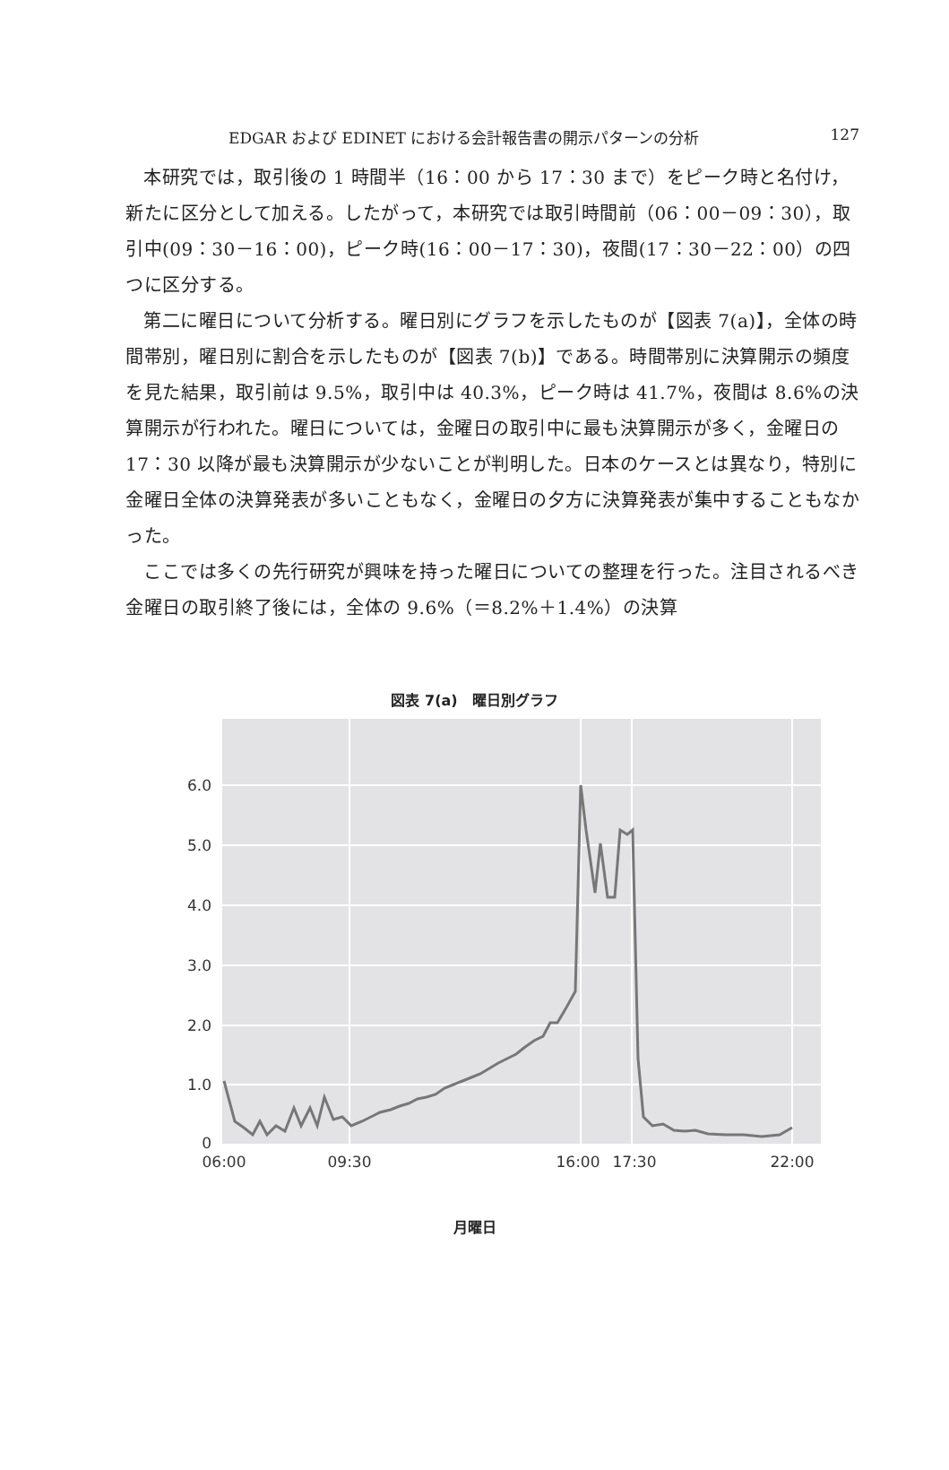EDGAR および EDINET における会計報告書の開示パターンの分析 127
本研究では，取引後の 1 時間半（16：00 から 17：30 まで）をピーク時と名付け，新たに区分として加える。したがって，本研究では取引時間前（06：00－09：30），取引中(09：30－16：00)，ピーク時(16：00－17：30)，夜間(17：30－22：00）の四つに区分する。
第二に曜日について分析する。曜日別にグラフを示したものが【図表 7(a)】，全体の時間帯別，曜日別に割合を示したものが【図表 7(b)】である。時間帯別に決算開示の頻度を見た結果，取引前は 9.5%，取引中は 40.3%，ピーク時は 41.7%，夜間は 8.6%の決算開示が行われた。曜日については，金曜日の取引中に最も決算開示が多く，金曜日の 17：30 以降が最も決算開示が少ないことが判明した。日本のケースとは異なり，特別に金曜日全体の決算発表が多いこともなく，金曜日の夕方に決算発表が集中することもなかった。
ここでは多くの先行研究が興味を持った曜日についての整理を行った。注目されるべき金曜日の取引終了後には，全体の 9.6%（＝8.2%＋1.4%）の決算
図表 7(a)　曜日別グラフ
6.0
5.0
4.0
3.0
2.0
1.0
0
06:00
09:30
16:00
17:30
22:00
月曜日